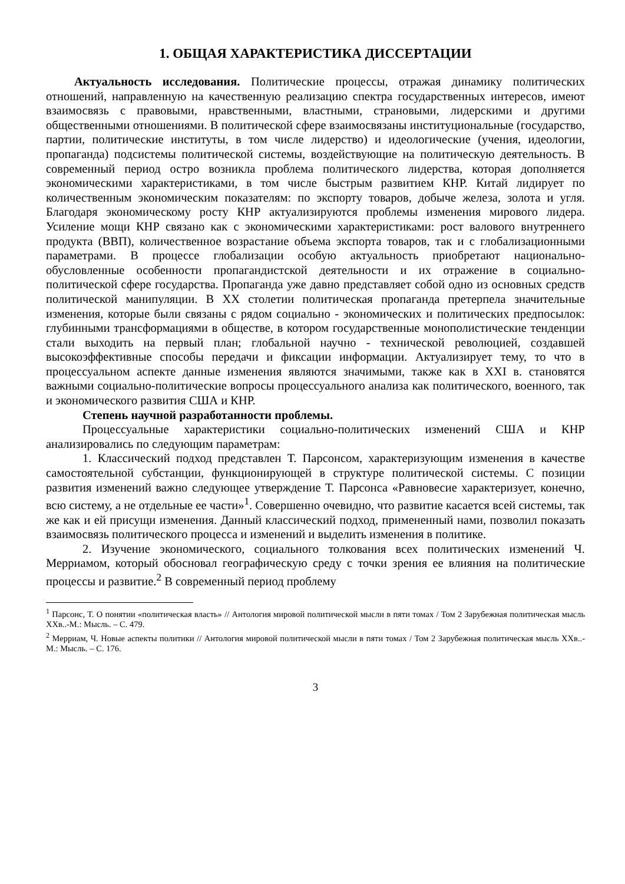1. ОБЩАЯ ХАРАКТЕРИСТИКА ДИССЕРТАЦИИ
Актуальность исследования. Политические процессы, отражая динамику политических отношений, направленную на качественную реализацию спектра государственных интересов, имеют взаимосвязь с правовыми, нравственными, властными, страновыми, лидерскими и другими общественными отношениями. В политической сфере взаимосвязаны институциональные (государство, партии, политические институты, в том числе лидерство) и идеологические (учения, идеологии, пропаганда) подсистемы политической системы, воздействующие на политическую деятельность. В современный период остро возникла проблема политического лидерства, которая дополняется экономическими характеристиками, в том числе быстрым развитием КНР. Китай лидирует по количественным экономическим показателям: по экспорту товаров, добыче железа, золота и угля. Благодаря экономическому росту КНР актуализируются проблемы изменения мирового лидера. Усиление мощи КНР связано как с экономическими характеристиками: рост валового внутреннего продукта (ВВП), количественное возрастание объема экспорта товаров, так и с глобализационными параметрами. В процессе глобализации особую актуальность приобретают национально-обусловленные особенности пропагандистской деятельности и их отражение в социально-политической сфере государства. Пропаганда уже давно представляет собой одно из основных средств политической манипуляции. В XX столетии политическая пропаганда претерпела значительные изменения, которые были связаны с рядом социально - экономических и политических предпосылок: глубинными трансформациями в обществе, в котором государственные монополистические тенденции стали выходить на первый план; глобальной научно - технической революцией, создавшей высокоэффективные способы передачи и фиксации информации. Актуализирует тему, то что в процессуальном аспекте данные изменения являются значимыми, также как в XXI в. становятся важными социально-политические вопросы процессуального анализа как политического, военного, так и экономического развития США и КНР.
Степень научной разработанности проблемы.
Процессуальные характеристики социально-политических изменений США и КНР анализировались по следующим параметрам:
1. Классический подход представлен Т. Парсонсом, характеризующим изменения в качестве самостоятельной субстанции, функционирующей в структуре политической системы. С позиции развития изменений важно следующее утверждение Т. Парсонса «Равновесие характеризует, конечно, всю систему, а не отдельные ее части»<sup>1</sup>. Совершенно очевидно, что развитие касается всей системы, так же как и ей присущи изменения. Данный классический подход, примененный нами, позволил показать взаимосвязь политического процесса и изменений и выделить изменения в политике.
2. Изучение экономического, социального толкования всех политических изменений Ч. Мерриамом, который обосновал географическую среду с точки зрения ее влияния на политические процессы и развитие.<sup>2</sup> В современный период проблему
<sup>1</sup> Парсонс, Т. О понятии «политическая власть» // Антология мировой политической мысли в пяти томах / Том 2 Зарубежная политическая мысль XXв..-М.: Мысль. – С. 479.
<sup>2</sup> Мерриам, Ч. Новые аспекты политики // Антология мировой политической мысли в пяти томах / Том 2 Зарубежная политическая мысль XXв..-М.: Мысль. – С. 176.
3